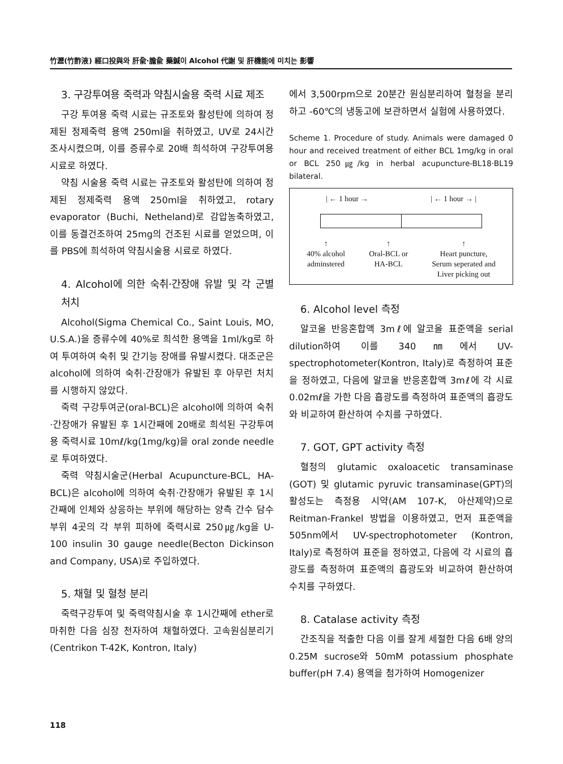竹瀝(竹酢液) 經口投與와 肝兪·膽兪 藥鍼이 Alcohol 代謝 및 肝機能에 미치는 影響
3. 구강투여용 죽력과 약침시술용 죽력 시료 제조
구강 투여용 죽력 시료는 규조토와 활성탄에 의하여 정제된 정제죽력 용액 250ml을 취하였고, UV로 24시간 조사시켰으며, 이를 증류수로 20배 희석하여 구강투여용 시료로 하였다.
약침 시술용 죽력 시료는 규조토와 활성탄에 의하여 정제된 정제죽력 용액 250ml을 취하였고, rotary evaporator (Buchi, Netheland)로 감압농축하였고, 이를 동결건조하여 25mg의 건조된 시료를 얻었으며, 이를 PBS에 희석하여 약침시술용 시료로 하였다.
4. Alcohol에 의한 숙취·간장애 유발 및 각 군별 처치
Alcohol(Sigma Chemical Co., Saint Louis, MO, U.S.A.)을 증류수에 40%로 희석한 용액을 1ml/kg로 하여 투여하여 숙취 및 간기능 장애를 유발시켰다. 대조군은 alcohol에 의하여 숙취·간장애가 유발된 후 아무런 처치를 시행하지 않았다.
죽력 구강투여군(oral-BCL)은 alcohol에 의하여 숙취·간장애가 유발된 후 1시간째에 20배로 희석된 구강투여용 죽력시료 10mℓ/kg(1mg/kg)을 oral zonde needle로 투여하였다.
죽력 약침시술군(Herbal Acupuncture-BCL, HA-BCL)은 alcohol에 의하여 숙취·간장애가 유발된 후 1시간째에 인체와 상응하는 부위에 해당하는 양측 간수 담수 부위 4곳의 각 부위 피하에 죽력시료 250㎍/kg을 U-100 insulin 30 gauge needle(Becton Dickinson and Company, USA)로 주입하였다.
5. 채혈 및 혈청 분리
죽력구강투여 및 죽력약침시술 후 1시간째에 ether로 마취한 다음 심장 천자하여 채혈하였다. 고속원심분리기(Centrikon T-42K, Kontron, Italy)
에서 3,500rpm으로 20분간 원심분리하여 혈청을 분리하고 -60℃의 냉동고에 보관하면서 실험에 사용하였다.
Scheme 1. Procedure of study. Animals were damaged 0 hour and received treatment of either BCL 1mg/kg in oral or BCL 250㎍/kg in herbal acupuncture-BL18·BL19 bilateral.
| ← 1 hour → | ← 1 hour → |
↑
40% alcohol
adminstered ↑
Oral-BCL or
HA-BCL ↑
Heart puncture,
Serum seperated and
Liver picking out
6. Alcohol level 측정
알코올 반응혼합액 3mℓ에 알코올 표준액을 serial dilution하여 이를 340㎚에서 UV-spectrophotometer(Kontron, Italy)로 측정하여 표준을 정하였고, 다음에 알코올 반응혼합액 3mℓ에 각 시료 0.02mℓ을 가한 다음 흡광도를 측정하여 표준액의 흡광도와 비교하여 환산하여 수치를 구하였다.
7. GOT, GPT activity 측정
혈청의 glutamic oxaloacetic transaminase (GOT) 및 glutamic pyruvic transaminase(GPT)의 활성도는 측정용 시약(AM 107-K, 아산제약)으로 Reitman-Frankel 방법을 이용하였고, 먼저 표준액을 505nm에서 UV-spectrophotometer (Kontron, Italy)로 측정하여 표준을 정하였고, 다음에 각 시료의 흡광도를 측정하여 표준액의 흡광도와 비교하여 환산하여 수치를 구하였다.
8. Catalase activity 측정
간조직을 적출한 다음 이를 잘게 세절한 다음 6배 양의 0.25M sucrose와 50mM potassium phosphate buffer(pH 7.4) 용액을 첨가하여 Homogenizer
118